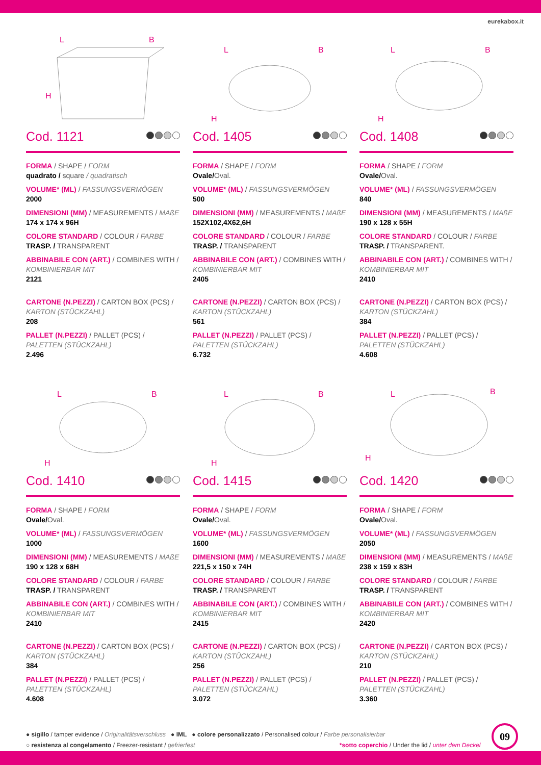eurekabox.it
L
B
H
Cod. 1121
FORMA / SHAPE / FORM
quadrato / square / quadratisch
VOLUME* (ML) / FASSUNGSVERMÖGEN
2000
DIMENSIONI (MM) / MEASUREMENTS / MAßE
174 x 174 x 96H
COLORE STANDARD / COLOUR / FARBE
TRASP. / TRANSPARENT
ABBINABILE CON (ART.) / COMBINES WITH / KOMBINIERBAR MIT
2121
CARTONE (N.PEZZI) / CARTON BOX (PCS) / KARTON (STÜCKZAHL)
208
PALLET (N.PEZZI) / PALLET (PCS) / PALETTEN (STÜCKZAHL)
2.496
L
B
H
Cod. 1405
FORMA / SHAPE / FORM
Ovale/Oval.
VOLUME* (ML) / FASSUNGSVERMÖGEN
500
DIMENSIONI (MM) / MEASUREMENTS / MAßE
152X102,4X62,6H
COLORE STANDARD / COLOUR / FARBE
TRASP. / TRANSPARENT
ABBINABILE CON (ART.) / COMBINES WITH / KOMBINIERBAR MIT
2405
CARTONE (N.PEZZI) / CARTON BOX (PCS) / KARTON (STÜCKZAHL)
561
PALLET (N.PEZZI) / PALLET (PCS) / PALETTEN (STÜCKZAHL)
6.732
L
B
H
Cod. 1408
FORMA / SHAPE / FORM
Ovale/Oval.
VOLUME* (ML) / FASSUNGSVERMÖGEN
840
DIMENSIONI (MM) / MEASUREMENTS / MAßE
190 x 128 x 55H
COLORE STANDARD / COLOUR / FARBE
TRASP. / TRANSPARENT.
ABBINABILE CON (ART.) / COMBINES WITH / KOMBINIERBAR MIT
2410
CARTONE (N.PEZZI) / CARTON BOX (PCS) / KARTON (STÜCKZAHL)
384
PALLET (N.PEZZI) / PALLET (PCS) / PALETTEN (STÜCKZAHL)
4.608
L
B
H
Cod. 1410
FORMA / SHAPE / FORM
Ovale/Oval.
VOLUME* (ML) / FASSUNGSVERMÖGEN
1000
DIMENSIONI (MM) / MEASUREMENTS / MAßE
190 x 128 x 68H
COLORE STANDARD / COLOUR / FARBE
TRASP. / TRANSPARENT
ABBINABILE CON (ART.) / COMBINES WITH / KOMBINIERBAR MIT
2410
CARTONE (N.PEZZI) / CARTON BOX (PCS) / KARTON (STÜCKZAHL)
384
PALLET (N.PEZZI) / PALLET (PCS) / PALETTEN (STÜCKZAHL)
4.608
L
B
H
Cod. 1415
FORMA / SHAPE / FORM
Ovale/Oval.
VOLUME* (ML) / FASSUNGSVERMÖGEN
1600
DIMENSIONI (MM) / MEASUREMENTS / MAßE
221,5 x 150 x 74H
COLORE STANDARD / COLOUR / FARBE
TRASP. / TRANSPARENT
ABBINABILE CON (ART.) / COMBINES WITH / KOMBINIERBAR MIT
2415
CARTONE (N.PEZZI) / CARTON BOX (PCS) / KARTON (STÜCKZAHL)
256
PALLET (N.PEZZI) / PALLET (PCS) / PALETTEN (STÜCKZAHL)
3.072
L
B
H
Cod. 1420
FORMA / SHAPE / FORM
Ovale/Oval.
VOLUME* (ML) / FASSUNGSVERMÖGEN
2050
DIMENSIONI (MM) / MEASUREMENTS / MAßE
238 x 159 x 83H
COLORE STANDARD / COLOUR / FARBE
TRASP. / TRANSPARENT
ABBINABILE CON (ART.) / COMBINES WITH / KOMBINIERBAR MIT
2420
CARTONE (N.PEZZI) / CARTON BOX (PCS) / KARTON (STÜCKZAHL)
210
PALLET (N.PEZZI) / PALLET (PCS) / PALETTEN (STÜCKZAHL)
3.360
● sigillo / tamper evidence / Originalitätsverschluss ● IML ● colore personalizzato / Personalised colour / Farbe personalisierbar
○ resistenza al congelamento / Freezer-resistant / gefrierfest *sotto coperchio / Under the lid / unter dem Deckel
09